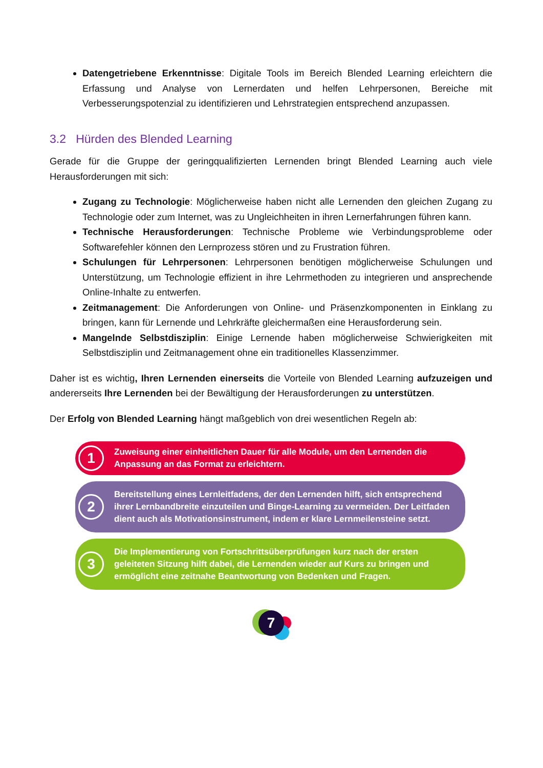Datengetriebene Erkenntnisse: Digitale Tools im Bereich Blended Learning erleichtern die Erfassung und Analyse von Lernerdaten und helfen Lehrpersonen, Bereiche mit Verbesserungspotenzial zu identifizieren und Lehrstrategien entsprechend anzupassen.
3.2 Hürden des Blended Learning
Gerade für die Gruppe der geringqualifizierten Lernenden bringt Blended Learning auch viele Herausforderungen mit sich:
Zugang zu Technologie: Möglicherweise haben nicht alle Lernenden den gleichen Zugang zu Technologie oder zum Internet, was zu Ungleichheiten in ihren Lernerfahrungen führen kann.
Technische Herausforderungen: Technische Probleme wie Verbindungsprobleme oder Softwarefehler können den Lernprozess stören und zu Frustration führen.
Schulungen für Lehrpersonen: Lehrpersonen benötigen möglicherweise Schulungen und Unterstützung, um Technologie effizient in ihre Lehrmethoden zu integrieren und ansprechende Online-Inhalte zu entwerfen.
Zeitmanagement: Die Anforderungen von Online- und Präsenzkomponenten in Einklang zu bringen, kann für Lernende und Lehrkräfte gleichermaßen eine Herausforderung sein.
Mangelnde Selbstdisziplin: Einige Lernende haben möglicherweise Schwierigkeiten mit Selbstdisziplin und Zeitmanagement ohne ein traditionelles Klassenzimmer.
Daher ist es wichtig, Ihren Lernenden einerseits die Vorteile von Blended Learning aufzuzeigen und andererseits Ihre Lernenden bei der Bewältigung der Herausforderungen zu unterstützen.
Der Erfolg von Blended Learning hängt maßgeblich von drei wesentlichen Regeln ab:
1
Zuweisung einer einheitlichen Dauer für alle Module, um den Lernenden die Anpassung an das Format zu erleichtern.
2
Bereitstellung eines Lernleitfadens, der den Lernenden hilft, sich entsprechend ihrer Lernbandbreite einzuteilen und Binge-Learning zu vermeiden. Der Leitfaden dient auch als Motivationsinstrument, indem er klare Lernmeilensteine setzt.
3
Die Implementierung von Fortschrittsüberprüfungen kurz nach der ersten geleiteten Sitzung hilft dabei, die Lernenden wieder auf Kurs zu bringen und ermöglicht eine zeitnahe Beantwortung von Bedenken und Fragen.
7